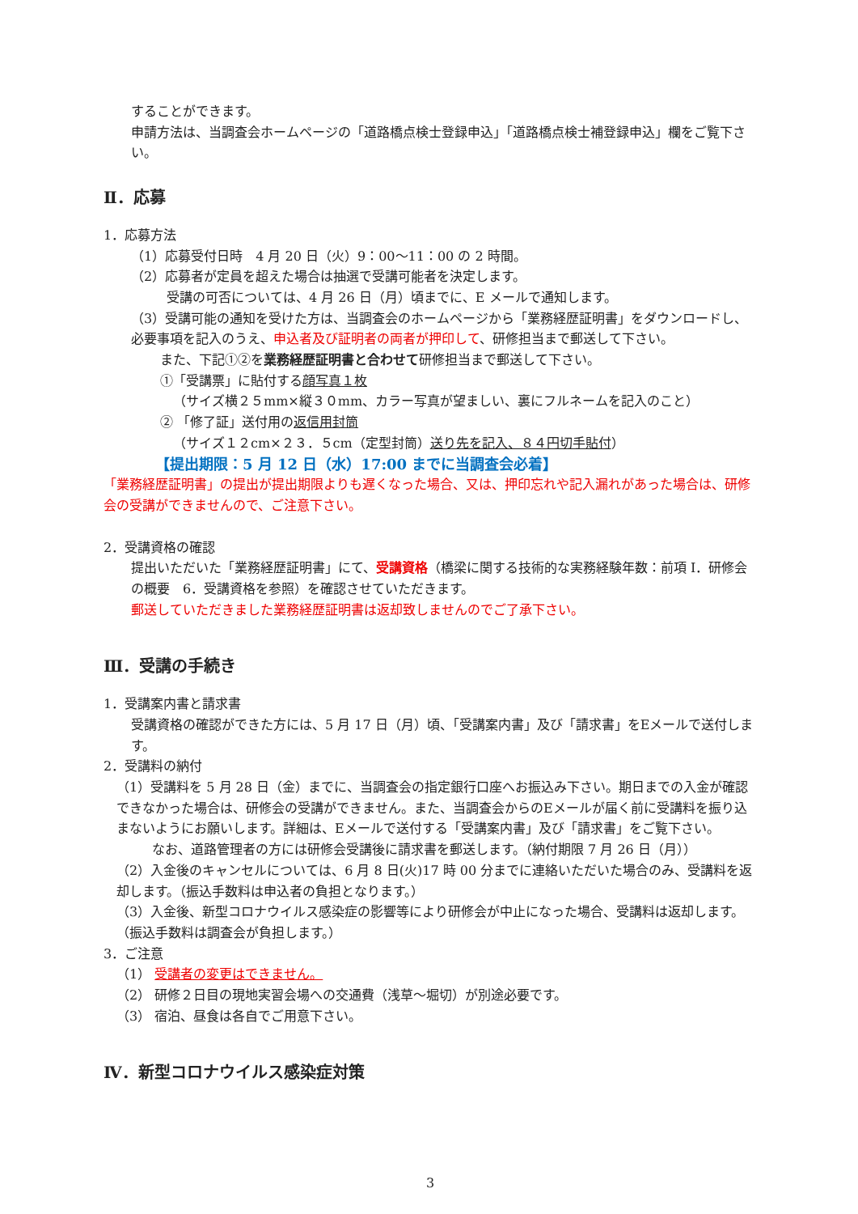することができます。
申請方法は、当調査会ホームページの「道路橋点検士登録申込」「道路橋点検士補登録申込」欄をご覧下さい。
Ⅱ．応募
1．応募方法
（1）応募受付日時　4 月 20 日（火）9：00～11：00 の 2 時間。
（2）応募者が定員を超えた場合は抽選で受講可能者を決定します。
受講の可否については、4 月 26 日（月）頃までに、E メールで通知します。
（3）受講可能の通知を受けた方は、当調査会のホームページから「業務経歴証明書」をダウンロードし、必要事項を記入のうえ、申込者及び証明者の両者が押印して、研修担当まで郵送して下さい。
また、下記①②を業務経歴証明書と合わせて研修担当まで郵送して下さい。
①「受講票」に貼付する顔写真１枚
（サイズ横２５mm×縦３０mm、カラー写真が望ましい、裏にフルネームを記入のこと）
② 「修了証」送付用の返信用封筒
（サイズ１２cm×２３．５cm（定型封筒）送り先を記入、８４円切手貼付）
【提出期限：5 月 12 日（水）17:00 までに当調査会必着】
「業務経歴証明書」の提出が提出期限よりも遅くなった場合、又は、押印忘れや記入漏れがあった場合は、研修会の受講ができませんので、ご注意下さい。
2．受講資格の確認
提出いただいた「業務経歴証明書」にて、受講資格（橋梁に関する技術的な実務経験年数：前項 Ⅰ．研修会の概要　6．受講資格を参照）を確認させていただきます。
郵送していただきました業務経歴証明書は返却致しませんのでご了承下さい。
Ⅲ．受講の手続き
1．受講案内書と請求書
受講資格の確認ができた方には、5 月 17 日（月）頃、「受講案内書」及び「請求書」をEメールで送付します。
2．受講料の納付
（1）受講料を 5 月 28 日（金）までに、当調査会の指定銀行口座へお振込み下さい。期日までの入金が確認できなかった場合は、研修会の受講ができません。また、当調査会からのEメールが届く前に受講料を振り込まないようにお願いします。詳細は、Eメールで送付する「受講案内書」及び「請求書」をご覧下さい。
なお、道路管理者の方には研修会受講後に請求書を郵送します。（納付期限 7 月 26 日（月））
（2）入金後のキャンセルについては、6 月 8 日(火)17 時 00 分までに連絡いただいた場合のみ、受講料を返却します。（振込手数料は申込者の負担となります。）
（3）入金後、新型コロナウイルス感染症の影響等により研修会が中止になった場合、受講料は返却します。（振込手数料は調査会が負担します。）
3．ご注意
（1） 受講者の変更はできません。
（2） 研修２日目の現地実習会場への交通費（浅草～堀切）が別途必要です。
（3） 宿泊、昼食は各自でご用意下さい。
Ⅳ．新型コロナウイルス感染症対策
3